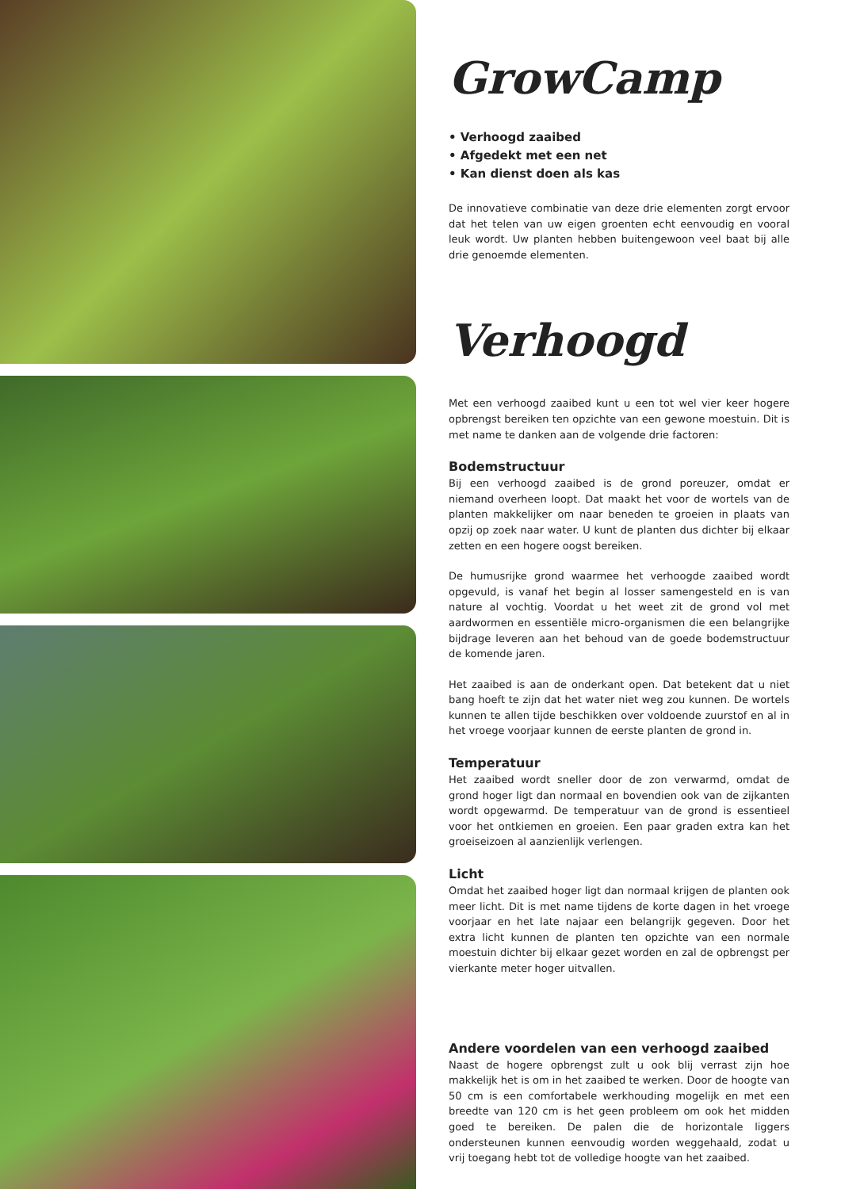GrowCamp
• Verhoogd zaaibed
• Afgedekt met een net
• Kan dienst doen als kas
De innovatieve combinatie van deze drie elementen zorgt ervoor dat het telen van uw eigen groenten echt eenvoudig en vooral leuk wordt. Uw planten hebben buitengewoon veel baat bij alle drie genoemde elementen.
Verhoogd
Met een verhoogd zaaibed kunt u een tot wel vier keer hogere opbrengst bereiken ten opzichte van een gewone moestuin. Dit is met name te danken aan de volgende drie factoren:
Bodemstructuur
Bij een verhoogd zaaibed is de grond poreuzer, omdat er niemand overheen loopt. Dat maakt het voor de wortels van de planten makkelijker om naar beneden te groeien in plaats van opzij op zoek naar water. U kunt de planten dus dichter bij elkaar zetten en een hogere oogst bereiken.
De humusrijke grond waarmee het verhoogde zaaibed wordt opgevuld, is vanaf het begin al losser samengesteld en is van nature al vochtig. Voordat u het weet zit de grond vol met aardwormen en essentiële micro-organismen die een belangrijke bijdrage leveren aan het behoud van de goede bodemstructuur de komende jaren.
Het zaaibed is aan de onderkant open. Dat betekent dat u niet bang hoeft te zijn dat het water niet weg zou kunnen. De wortels kunnen te allen tijde beschikken over voldoende zuurstof en al in het vroege voorjaar kunnen de eerste planten de grond in.
Temperatuur
Het zaaibed wordt sneller door de zon verwarmd, omdat de grond hoger ligt dan normaal en bovendien ook van de zijkanten wordt opgewarmd. De temperatuur van de grond is essentieel voor het ontkiemen en groeien. Een paar graden extra kan het groeiseizoen al aanzienlijk verlengen.
Licht
Omdat het zaaibed hoger ligt dan normaal krijgen de planten ook meer licht. Dit is met name tijdens de korte dagen in het vroege voorjaar en het late najaar een belangrijk gegeven. Door het extra licht kunnen de planten ten opzichte van een normale moestuin dichter bij elkaar gezet worden en zal de opbrengst per vierkante meter hoger uitvallen.
Andere voordelen van een verhoogd zaaibed
Naast de hogere opbrengst zult u ook blij verrast zijn hoe makkelijk het is om in het zaaibed te werken. Door de hoogte van 50 cm is een comfortabele werkhouding mogelijk en met een breedte van 120 cm is het geen probleem om ook het midden goed te bereiken. De palen die de horizontale liggers ondersteunen kunnen eenvoudig worden weggehaald, zodat u vrij toegang hebt tot de volledige hoogte van het zaaibed.